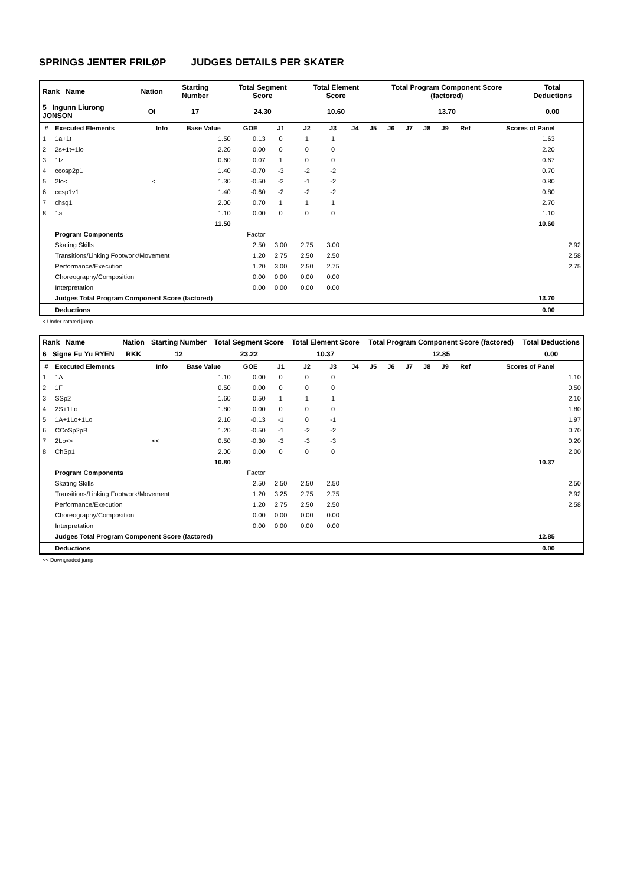SPRINGS JENTER FRILØP JUDGES DETAILS PER SKATER
| Rank Name | Nation | Starting Number | Total Segment Score | Total Element Score | Total Program Component Score (factored) | Total Deductions |
| 5 Ingunn Liurong JONSON | Ol | 17 | 24.30 | 10.60 | 13.70 | 0.00 |
| # | Executed Elements | Info | Base Value | GOE | J1 | J2 | J3 | J4 | J5 | J6 | J7 | J8 | J9 | Ref | Scores of Panel | |
| --- | --- | --- | --- | --- | --- | --- | --- | --- | --- | --- | --- | --- | --- | --- | --- | --- |
| 1 | 1a+1t | | 1.50 | 0.13 | 0 | 1 | 1 | | | | | | | | 1.63 | |
| 2 | 2s+1t+1lo | | 2.20 | 0.00 | 0 | 0 | 0 | | | | | | | | 2.20 | |
| 3 | 1lz | | 0.60 | 0.07 | 1 | 0 | 0 | | | | | | | | 0.67 | |
| 4 | ccosp2p1 | | 1.40 | -0.70 | -3 | -2 | -2 | | | | | | | | 0.70 | |
| 5 | 2lo< | < | 1.30 | -0.50 | -2 | -1 | -2 | | | | | | | | 0.80 | |
| 6 | ccsp1v1 | | 1.40 | -0.60 | -2 | -2 | -2 | | | | | | | | 0.80 | |
| 7 | chsq1 | | 2.00 | 0.70 | 1 | 1 | 1 | | | | | | | | 2.70 | |
| 8 | 1a | | 1.10 | 0.00 | 0 | 0 | 0 | | | | | | | | 1.10 | |
| | | | 11.50 | | | | | | | | | | | | 10.60 | |
| | Program Components | | | Factor | | | | | | | | | | | | |
| | Skating Skills | | | 2.50 | 3.00 | 2.75 | 3.00 | | | | | | | | | 2.92 |
| | Transitions/Linking Footwork/Movement | | | 1.20 | 2.75 | 2.50 | 2.50 | | | | | | | | | 2.58 |
| | Performance/Execution | | | 1.20 | 3.00 | 2.50 | 2.75 | | | | | | | | | 2.75 |
| | Choreography/Composition | | | 0.00 | 0.00 | 0.00 | 0.00 | | | | | | | | | |
| | Interpretation | | | 0.00 | 0.00 | 0.00 | 0.00 | | | | | | | | | |
| | Judges Total Program Component Score (factored) | | | | | | | | | | | | | | 13.70 | |
| | Deductions | | | | | | | | | | | | | | 0.00 | |
< Under-rotated jump
| Rank Name | Nation | Starting Number | Total Segment Score | Total Element Score | Total Program Component Score (factored) | Total Deductions |
| 6 Signe Fu Yu RYEN | RKK | 12 | 23.22 | 10.37 | 12.85 | 0.00 |
| # | Executed Elements | Info | Base Value | GOE | J1 | J2 | J3 | J4 | J5 | J6 | J7 | J8 | J9 | Ref | Scores of Panel | |
| --- | --- | --- | --- | --- | --- | --- | --- | --- | --- | --- | --- | --- | --- | --- | --- | --- |
| 1 | 1A | | 1.10 | 0.00 | 0 | 0 | 0 | | | | | | | | | 1.10 |
| 2 | 1F | | 0.50 | 0.00 | 0 | 0 | 0 | | | | | | | | | 0.50 |
| 3 | SSp2 | | 1.60 | 0.50 | 1 | 1 | 1 | | | | | | | | | 2.10 |
| 4 | 2S+1Lo | | 1.80 | 0.00 | 0 | 0 | 0 | | | | | | | | | 1.80 |
| 5 | 1A+1Lo+1Lo | | 2.10 | -0.13 | -1 | 0 | -1 | | | | | | | | | 1.97 |
| 6 | CCoSp2pB | | 1.20 | -0.50 | -1 | -2 | -2 | | | | | | | | | 0.70 |
| 7 | 2Lo<< | << | 0.50 | -0.30 | -3 | -3 | -3 | | | | | | | | | 0.20 |
| 8 | ChSp1 | | 2.00 | 0.00 | 0 | 0 | 0 | | | | | | | | | 2.00 |
| | | | 10.80 | | | | | | | | | | | | 10.37 | |
| | Program Components | | | Factor | | | | | | | | | | | | |
| | Skating Skills | | | 2.50 | 2.50 | 2.50 | 2.50 | | | | | | | | | 2.50 |
| | Transitions/Linking Footwork/Movement | | | 1.20 | 3.25 | 2.75 | 2.75 | | | | | | | | | 2.92 |
| | Performance/Execution | | | 1.20 | 2.75 | 2.50 | 2.50 | | | | | | | | | 2.58 |
| | Choreography/Composition | | | 0.00 | 0.00 | 0.00 | 0.00 | | | | | | | | | |
| | Interpretation | | | 0.00 | 0.00 | 0.00 | 0.00 | | | | | | | | | |
| | Judges Total Program Component Score (factored) | | | | | | | | | | | | | | 12.85 | |
| | Deductions | | | | | | | | | | | | | | 0.00 | |
<< Downgraded jump